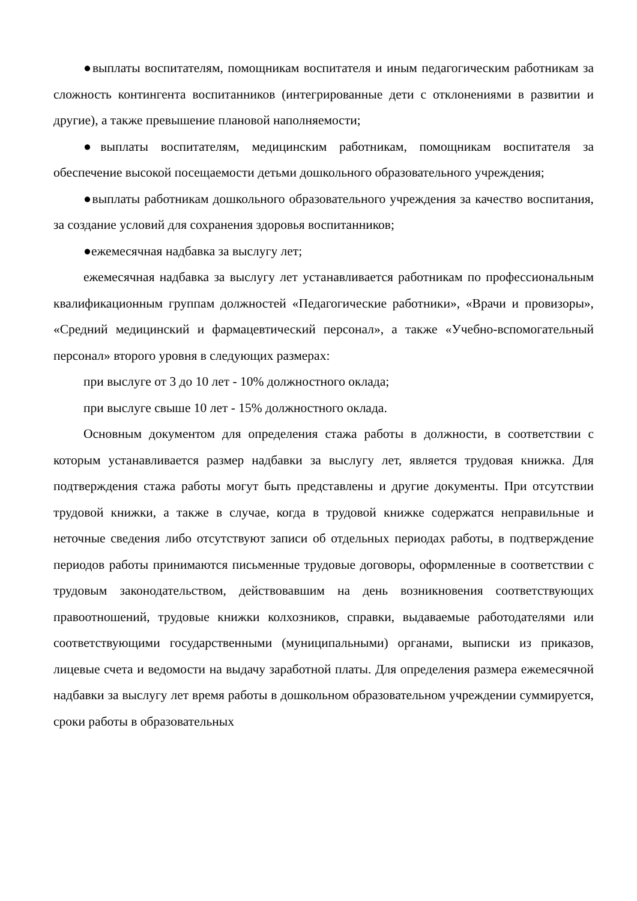●выплаты воспитателям, помощникам воспитателя и иным педагогическим работникам за сложность контингента воспитанников (интегрированные дети с отклонениями в развитии и другие), а также превышение плановой наполняемости;
●выплаты воспитателям, медицинским работникам, помощникам воспитателя за обеспечение высокой посещаемости детьми дошкольного образовательного учреждения;
●выплаты работникам дошкольного образовательного учреждения за качество воспитания, за создание условий для сохранения здоровья воспитанников;
●ежемесячная надбавка за выслугу лет;
ежемесячная надбавка за выслугу лет устанавливается работникам по профессиональным квалификационным группам должностей «Педагогические работники», «Врачи и провизоры», «Средний медицинский и фармацевтический персонал», а также «Учебно-вспомогательный персонал» второго уровня в следующих размерах:
при выслуге от 3 до 10 лет - 10% должностного оклада;
при выслуге свыше 10 лет - 15% должностного оклада.
Основным документом для определения стажа работы в должности, в соответствии с которым устанавливается размер надбавки за выслугу лет, является трудовая книжка. Для подтверждения стажа работы могут быть представлены и другие документы. При отсутствии трудовой книжки, а также в случае, когда в трудовой книжке содержатся неправильные и неточные сведения либо отсутствуют записи об отдельных периодах работы, в подтверждение периодов работы принимаются письменные трудовые договоры, оформленные в соответствии с трудовым законодательством, действовавшим на день возникновения соответствующих правоотношений, трудовые книжки колхозников, справки, выдаваемые работодателями или соответствующими государственными (муниципальными) органами, выписки из приказов, лицевые счета и ведомости на выдачу заработной платы. Для определения размера ежемесячной надбавки за выслугу лет время работы в дошкольном образовательном учреждении суммируется, сроки работы в образовательных